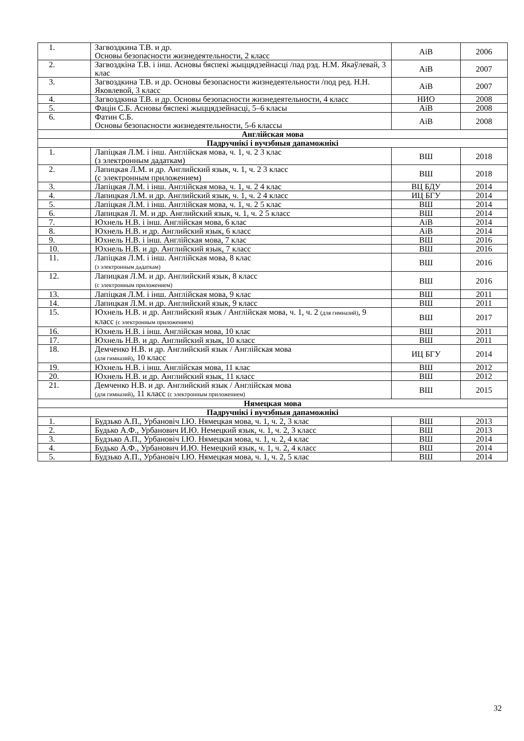| 1. | Загвоздкина Т.В. и др. Основы безопасности жизнедеятельности, 2 класс | AiB | 2006 |
| 2. | Загвоздкіна Т.В. і інш. Асновы бяспекі жыццядзейнасці /пад рэд. Н.М. Якаўлевай, 3 клас | AiB | 2007 |
| 3. | Загвоздкина Т.В. и др. Основы безопасности жизнедеятельности /под ред. Н.Н. Яковлевой, 3 класс | AiB | 2007 |
| 4. | Загвоздкина Т.В. и др. Основы безопасности жизнедеятельности, 4 класс | НИО | 2008 |
| 5. | Фацін С.Б. Асновы бяспекі жыццядзейнасці, 5–6 класы | AiB | 2008 |
| 6. | Фатин С.Б. Основы безопасности жизнедеятельности, 5-6 классы | AiB | 2008 |
| Англійская мова | | | |
| Падручнікі і вучэбныя дапаможнікі | | | |
| 1. | Лапіцкая Л.М. і інш. Англійская мова, ч. 1, ч. 2 3 клас (з электронным дадаткам) | ВШ | 2018 |
| 2. | Лапицкая Л.М. и др. Английский язык, ч. 1, ч. 2 3 класс (с электронным приложением) | ВШ | 2018 |
| 3. | Лапіцкая Л.М. і інш. Англійская мова, ч. 1, ч. 2 4 клас | ВЦ БДУ | 2014 |
| 4. | Лапицкая Л.М. и др. Английский язык, ч. 1, ч. 2 4 класс | ИЦ БГУ | 2014 |
| 5. | Лапіцкая Л.М. і інш. Англійская мова, ч. 1, ч. 2 5 клас | ВШ | 2014 |
| 6. | Лапицкая Л. М. и др. Английский язык, ч. 1, ч. 2 5 класс | ВШ | 2014 |
| 7. | Юхнель Н.В. і інш. Англійская мова, 6 клас | AiB | 2014 |
| 8. | Юхнель Н.В. и др. Английский язык, 6 класс | AiB | 2014 |
| 9. | Юхнель Н.В. і інш. Англійская мова, 7 клас | ВШ | 2016 |
| 10. | Юхнель Н.В. и др. Английский язык, 7 класс | ВШ | 2016 |
| 11. | Лапіцкая Л.М. і інш. Англійская мова, 8 клас (з электронным дадаткам) | ВШ | 2016 |
| 12. | Лапицкая Л.М. и др. Английский язык, 8 класс (с электронным приложением) | ВШ | 2016 |
| 13. | Лапіцкая Л.М. і інш. Англійская мова, 9 клас | ВШ | 2011 |
| 14. | Лапицкая Л.М. и др. Английский язык, 9 класс | ВШ | 2011 |
| 15. | Юхнель Н.В. и др. Английский язык / Англійская мова, ч. 1, ч. 2 (для гимназий) , 9 класс (с электронным приложением) | ВШ | 2017 |
| 16. | Юхнель Н.В. і інш. Англійская мова, 10 клас | ВШ | 2011 |
| 17. | Юхнель Н.В. и др. Английский язык, 10 класс | ВШ | 2011 |
| 18. | Демченко Н.В. и др. Английский язык / Англійская мова (для гимназий) , 10 класс | ИЦ БГУ | 2014 |
| 19. | Юхнель Н.В. і інш. Англійская мова, 11 клас | ВШ | 2012 |
| 20. | Юхнель Н.В. и др. Английский язык, 11 класс | ВШ | 2012 |
| 21. | Демченко Н.В. и др. Английский язык / Англійская мова (для гимназий) , 11 класс (с электронным приложением) | ВШ | 2015 |
| Нямецкая мова | | | |
| Падручнікі і вучэбныя дапаможнікі | | | |
| 1. | Будзько А.П., Урбановіч І.Ю. Нямецкая мова, ч. 1, ч. 2, 3 клас | ВШ | 2013 |
| 2. | Будько А.Ф., Урбанович И.Ю. Немецкий язык, ч. 1, ч. 2, 3 класс | ВШ | 2013 |
| 3. | Будзько А.П., Урбановіч І.Ю. Нямецкая мова, ч. 1, ч. 2, 4 клас | ВШ | 2014 |
| 4. | Будько А.Ф., Урбанович И.Ю. Немецкий язык, ч. 1, ч. 2, 4 класс | ВШ | 2014 |
| 5. | Будзько А.П., Урбановіч І.Ю. Нямецкая мова, ч. 1, ч. 2, 5 клас | ВШ | 2014 |
32